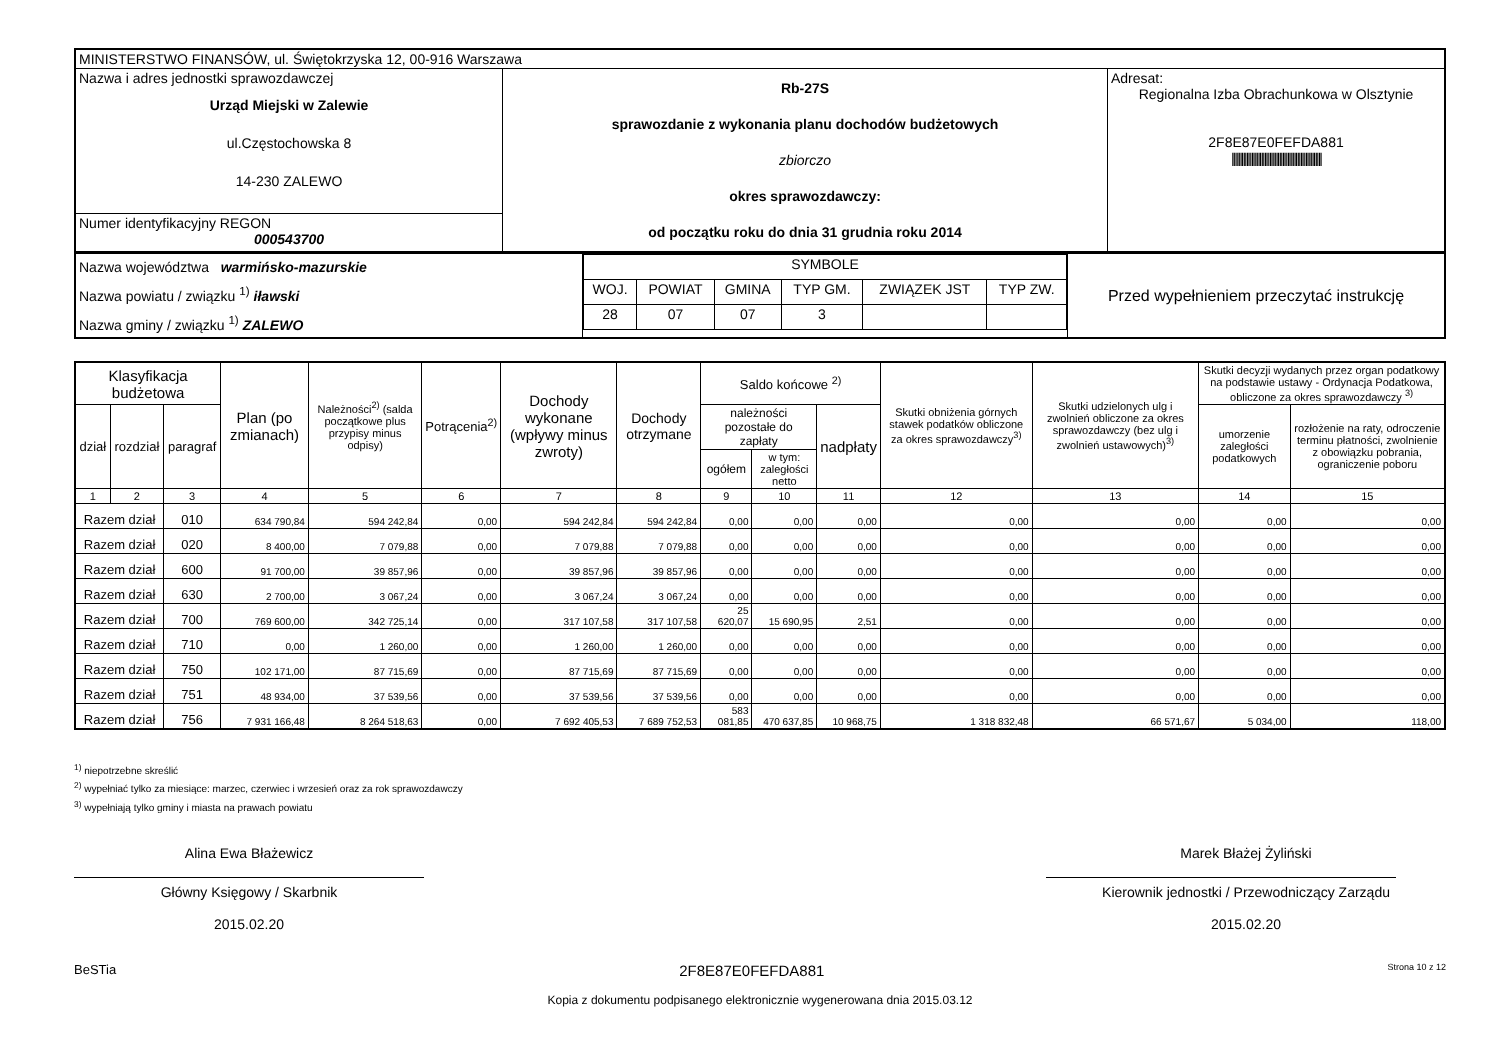| MINISTERSTWO FINANSÓW, ul. Świętokrzyska 12, 00-916 Warszawa | | |
| Nazwa i adres jednostki sprawozdawczej Urząd Miejski w Zalewie ul.Częstochowska 8 14-230 ZALEWO | Rb-27S sprawozdanie z wykonania planu dochodów budżetowych zbiorczo okres sprawozdawczy: od początku roku do dnia 31 grudnia roku 2014 | Adresat: Regionalna Izba Obrachunkowa w Olsztynie 2F8E87E0FEFDA881 /////////////////////////////////////////////////////// |
| Numer identyfikacyjny REGON 000543700 | | |
| Nazwa województwa warmińsko-mazurskie Nazwa powiatu / związku <sup>1)</sup> iławski Nazwa gminy / związku <sup>1)</sup> ZALEWO | / SYMBOLE / / / / / / / WOJ. / POWIAT / GMINA / TYP GM. / ZWIĄZEK JST / TYP ZW. / / 28 / 07 / 07 / 3 / / / | Przed wypełnieniem przeczytać instrukcję |
| Klasyfikacja budżetowa | | | Plan (po zmianach) | Należności<sup>2)</sup> (salda początkowe plus przypisy minus odpisy) | Potrącenia<sup>2)</sup> | Dochody wykonane (wpływy minus zwroty) | Dochody otrzymane | Saldo końcowe <sup>2)</sup> | | | Skutki obniżenia górnych stawek podatków obliczone za okres sprawozdawczy<sup>3)</sup> | Skutki udzielonych ulg i zwolnień obliczone za okres sprawozdawczy (bez ulg i zwolnień ustawowych)<sup>3)</sup> | Skutki decyzji wydanych przez organ podatkowy na podstawie ustawy - Ordynacja Podatkowa, obliczone za okres sprawozdawczy <sup>3)</sup> | |
| --- | --- | --- | --- | --- | --- | --- | --- | --- | --- | --- | --- | --- | --- | --- |
| dział | rozdział | paragraf | | | | | | należności pozostałe do zapłaty | | nadpłaty | | | umorzenie zaległości podatkowych | rozłożenie na raty, odroczenie terminu płatności, zwolnienie z obowiązku pobrania, ograniczenie poboru |
| | | | | | | | | ogółem | w tym: zaległości netto | | | | | |
| 1 | 2 | 3 | 4 | 5 | 6 | 7 | 8 | 9 | 10 | 11 | 12 | 13 | 14 | 15 |
| Razem dział | | 010 | 634 790,84 | 594 242,84 | 0,00 | 594 242,84 | 594 242,84 | 0,00 | 0,00 | 0,00 | 0,00 | 0,00 | 0,00 | 0,00 |
| Razem dział | | 020 | 8 400,00 | 7 079,88 | 0,00 | 7 079,88 | 7 079,88 | 0,00 | 0,00 | 0,00 | 0,00 | 0,00 | 0,00 | 0,00 |
| Razem dział | | 600 | 91 700,00 | 39 857,96 | 0,00 | 39 857,96 | 39 857,96 | 0,00 | 0,00 | 0,00 | 0,00 | 0,00 | 0,00 | 0,00 |
| Razem dział | | 630 | 2 700,00 | 3 067,24 | 0,00 | 3 067,24 | 3 067,24 | 0,00 | 0,00 | 0,00 | 0,00 | 0,00 | 0,00 | 0,00 |
| Razem dział | | 700 | 769 600,00 | 342 725,14 | 0,00 | 317 107,58 | 317 107,58 | 25 620,07 | 15 690,95 | 2,51 | 0,00 | 0,00 | 0,00 | 0,00 |
| Razem dział | | 710 | 0,00 | 1 260,00 | 0,00 | 1 260,00 | 1 260,00 | 0,00 | 0,00 | 0,00 | 0,00 | 0,00 | 0,00 | 0,00 |
| Razem dział | | 750 | 102 171,00 | 87 715,69 | 0,00 | 87 715,69 | 87 715,69 | 0,00 | 0,00 | 0,00 | 0,00 | 0,00 | 0,00 | 0,00 |
| Razem dział | | 751 | 48 934,00 | 37 539,56 | 0,00 | 37 539,56 | 37 539,56 | 0,00 | 0,00 | 0,00 | 0,00 | 0,00 | 0,00 | 0,00 |
| Razem dział | | 756 | 7 931 166,48 | 8 264 518,63 | 0,00 | 7 692 405,53 | 7 689 752,53 | 583 081,85 | 470 637,85 | 10 968,75 | 1 318 832,48 | 66 571,67 | 5 034,00 | 118,00 |
<sup>1)</sup> niepotrzebne skreślić
<sup>2)</sup> wypełniać tylko za miesiące: marzec, czerwiec i wrzesień oraz za rok sprawozdawczy
<sup>3)</sup> wypełniają tylko gminy i miasta na prawach powiatu
Alina Ewa Błażewicz
Główny Księgowy / Skarbnik
2015.02.20
Marek Błażej Żyliński
Kierownik jednostki / Przewodniczący Zarządu
2015.02.20
BeSTia 2F8E87E0FEFDA881 Strona 10 z 12
Kopia z dokumentu podpisanego elektronicznie wygenerowana dnia 2015.03.12